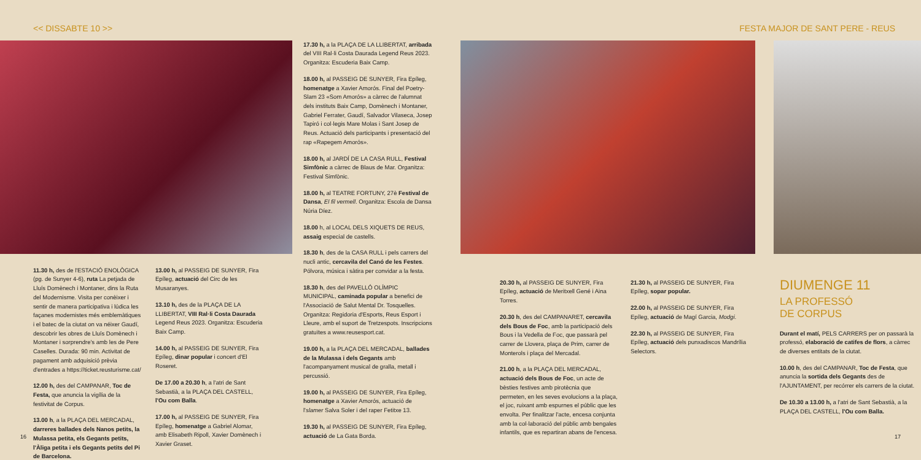<< DISSABTE 10 >>
11.30 h, des de l'ESTACIÓ ENOLÒGICA (pg. de Sunyer 4-6), ruta La petjada de Lluís Domènech i Montaner, dins la Ruta del Modernisme. Visita per conèixer i sentir de manera participativa i lúdica les façanes modernistes més emblemàtiques i el batec de la ciutat on va néixer Gaudí, descobrir les obres de Lluís Domènech i Montaner i sorprendre's amb les de Pere Caselles. Durada: 90 min. Activitat de pagament amb adquisició prèvia d'entrades a https://ticket.reusturisme.cat/
12.00 h, des del CAMPANAR, Toc de Festa, que anuncia la vigília de la festivitat de Corpus.
13.00 h, a la PLAÇA DEL MERCADAL, darreres ballades dels Nanos petits, la Mulassa petita, els Gegants petits, l'Àliga petita i els Gegants petits del Pi de Barcelona.
13.00 h, al PASSEIG DE SUNYER, Fira Epíleg, actuació del Circ de les Musaranyes.
13.10 h, des de la PLAÇA DE LA LLIBERTAT, VIII Ral·li Costa Daurada Legend Reus 2023. Organitza: Escuderia Baix Camp.
14.00 h, al PASSEIG DE SUNYER, Fira Epíleg, dinar popular i concert d'El Roseret.
De 17.00 a 20.30 h, a l'atri de Sant Sebastià, a la PLAÇA DEL CASTELL, l'Ou com Balla.
17.00 h, al PASSEIG DE SUNYER, Fira Epíleg, homenatge a Gabriel Alomar, amb Elisabeth Ripoll, Xavier Domènech i Xavier Graset.
17.30 h, a la PLAÇA DE LA LLIBERTAT, arribada del VIII Ral·li Costa Daurada Legend Reus 2023. Organitza: Escuderia Baix Camp.
18.00 h, al PASSEIG DE SUNYER, Fira Epíleg, homenatge a Xavier Amorós. Final del Poetry-Slam 23 «Som Amorós» a càrrec de l'alumnat dels instituts Baix Camp, Domènech i Montaner, Gabriel Ferrater, Gaudí, Salvador Vilaseca, Josep Tapiró i col·legis Mare Molas i Sant Josep de Reus. Actuació dels participants i presentació del rap «Rapegem Amorós».
18.00 h, al JARDÍ DE LA CASA RULL, Festival Simfònic a càrrec de Blaus de Mar. Organitza: Festival Simfònic.
18.00 h, al TEATRE FORTUNY, 27è Festival de Dansa, El fil vermell. Organitza: Escola de Dansa Núria Díez.
18.00 h, al LOCAL DELS XIQUETS DE REUS, assaig especial de castells.
18.30 h, des de la CASA RULL i pels carrers del nucli antic, cercavila del Canó de les Festes. Pólvora, música i sàtira per convidar a la festa.
18.30 h, des del PAVELLÓ OLÍMPIC MUNICIPAL, caminada popular a benefici de l'Associació de Salut Mental Dr. Tosquelles. Organitza: Regidoria d'Esports, Reus Esport i Lleure, amb el suport de Tretzespots. Inscripcions gratuïtes a www.reusesport.cat.
19.00 h, a la PLAÇA DEL MERCADAL, ballades de la Mulassa i dels Gegants amb l'acompanyament musical de gralla, metall i percussió.
19.00 h, al PASSEIG DE SUNYER, Fira Epíleg, homenatge a Xavier Amorós, actuació de l'slamer Salva Soler i del raper Fetitxe 13.
19.30 h, al PASSEIG DE SUNYER, Fira Epíleg, actuació de La Gata Borda.
16
FESTA MAJOR DE SANT PERE - REUS
20.30 h, al PASSEIG DE SUNYER, Fira Epíleg, actuació de Meritxell Gené i Aina Torres.
20.30 h, des del CAMPANARET, cercavila dels Bous de Foc, amb la participació dels Bous i la Vedella de Foc, que passarà pel carrer de Llovera, plaça de Prim, carrer de Monterols i plaça del Mercadal.
21.00 h, a la PLAÇA DEL MERCADAL, actuació dels Bous de Foc, un acte de bèsties festives amb pirotècnia que permeten, en les seves evolucions a la plaça, el joc, ruixant amb espurnes el públic que les envolta. Per finalitzar l'acte, encesa conjunta amb la col·laboració del públic amb bengales infantils, que es repartiran abans de l'encesa.
21.30 h, al PASSEIG DE SUNYER, Fira Epíleg, sopar popular.
22.00 h, al PASSEIG DE SUNYER, Fira Epíleg, actuació de Magí Garcia, Modgi.
22.30 h, al PASSEIG DE SUNYER, Fira Epíleg, actuació dels punxadiscos Mandrília Selectors.
DIUMENGE 11
LA PROFESSÓ
DE CORPUS
Durant el matí, PELS CARRERS per on passarà la professó, elaboració de catifes de flors, a càrrec de diverses entitats de la ciutat.
10.00 h, des del CAMPANAR, Toc de Festa, que anuncia la sortida dels Gegants des de l'AJUNTAMENT, per recórrer els carrers de la ciutat.
De 10.30 a 13.00 h, a l'atri de Sant Sebastià, a la PLAÇA DEL CASTELL, l'Ou com Balla.
17